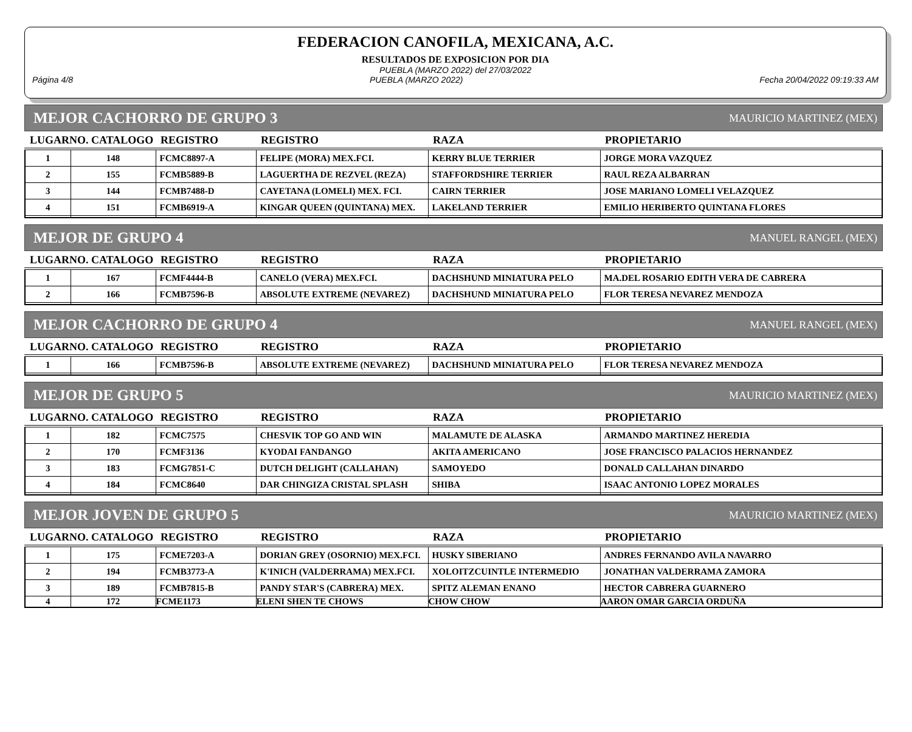FEDERACION CANOFILA, MEXICANA, A.C.
RESULTADOS DE EXPOSICION POR DIA
PUEBLA (MARZO 2022) del 27/03/2022
Página 4/8 PUEBLA (MARZO 2022) Fecha 20/04/2022 09:19:33 AM
MEJOR CACHORRO DE GRUPO 3 MAURICIO MARTINEZ (MEX)
| LUGARNO. CATALOGO | | REGISTRO | REGISTRO | RAZA | PROPIETARIO |
| --- | --- | --- | --- | --- | --- |
| 1 | 148 | FCMC8897-A | FELIPE (MORA) MEX.FCI. | KERRY BLUE TERRIER | JORGE MORA VAZQUEZ |
| 2 | 155 | FCMB5889-B | LAGUERTHA DE REZVEL (REZA) | STAFFORDSHIRE TERRIER | RAUL REZA ALBARRAN |
| 3 | 144 | FCMB7488-D | CAYETANA (LOMELI) MEX. FCI. | CAIRN TERRIER | JOSE MARIANO LOMELI VELAZQUEZ |
| 4 | 151 | FCMB6919-A | KINGAR QUEEN (QUINTANA) MEX. | LAKELAND TERRIER | EMILIO HERIBERTO QUINTANA FLORES |
MEJOR DE GRUPO 4 MANUEL RANGEL (MEX)
| LUGARNO. CATALOGO | | REGISTRO | REGISTRO | RAZA | PROPIETARIO |
| --- | --- | --- | --- | --- | --- |
| 1 | 167 | FCMF4444-B | CANELO (VERA) MEX.FCI. | DACHSHUND MINIATURA PELO | MA.DEL ROSARIO EDITH VERA DE CABRERA |
| 2 | 166 | FCMB7596-B | ABSOLUTE EXTREME (NEVAREZ) | DACHSHUND MINIATURA PELO | FLOR TERESA NEVAREZ MENDOZA |
MEJOR CACHORRO DE GRUPO 4 MANUEL RANGEL (MEX)
| LUGARNO. CATALOGO | | REGISTRO | REGISTRO | RAZA | PROPIETARIO |
| --- | --- | --- | --- | --- | --- |
| 1 | 166 | FCMB7596-B | ABSOLUTE EXTREME (NEVAREZ) | DACHSHUND MINIATURA PELO | FLOR TERESA NEVAREZ MENDOZA |
MEJOR DE GRUPO 5 MAURICIO MARTINEZ (MEX)
| LUGARNO. CATALOGO | | REGISTRO | REGISTRO | RAZA | PROPIETARIO |
| --- | --- | --- | --- | --- | --- |
| 1 | 182 | FCMC7575 | CHESVIK TOP GO AND WIN | MALAMUTE DE ALASKA | ARMANDO MARTINEZ HEREDIA |
| 2 | 170 | FCMF3136 | KYODAI FANDANGO | AKITA AMERICANO | JOSE FRANCISCO PALACIOS HERNANDEZ |
| 3 | 183 | FCMG7851-C | DUTCH DELIGHT (CALLAHAN) | SAMOYEDO | DONALD CALLAHAN DINARDO |
| 4 | 184 | FCMC8640 | DAR CHINGIZA CRISTAL SPLASH | SHIBA | ISAAC ANTONIO LOPEZ MORALES |
MEJOR JOVEN DE GRUPO 5 MAURICIO MARTINEZ (MEX)
| LUGARNO. CATALOGO | | REGISTRO | REGISTRO | RAZA | PROPIETARIO |
| --- | --- | --- | --- | --- | --- |
| 1 | 175 | FCME7203-A | DORIAN GREY (OSORNIO) MEX.FCI. | HUSKY SIBERIANO | ANDRES FERNANDO AVILA NAVARRO |
| 2 | 194 | FCMB3773-A | K'INICH (VALDERRAMA) MEX.FCI. | XOLOITZCUINTLE INTERMEDIO | JONATHAN VALDERRAMA ZAMORA |
| 3 | 189 | FCMB7815-B | PANDY STAR'S (CABRERA) MEX. | SPITZ ALEMAN ENANO | HECTOR CABRERA GUARNERO |
| 4 | 172 | FCME1173 | ELENI SHEN TE CHOWS | CHOW CHOW | AARON OMAR GARCIA ORDUÑA |